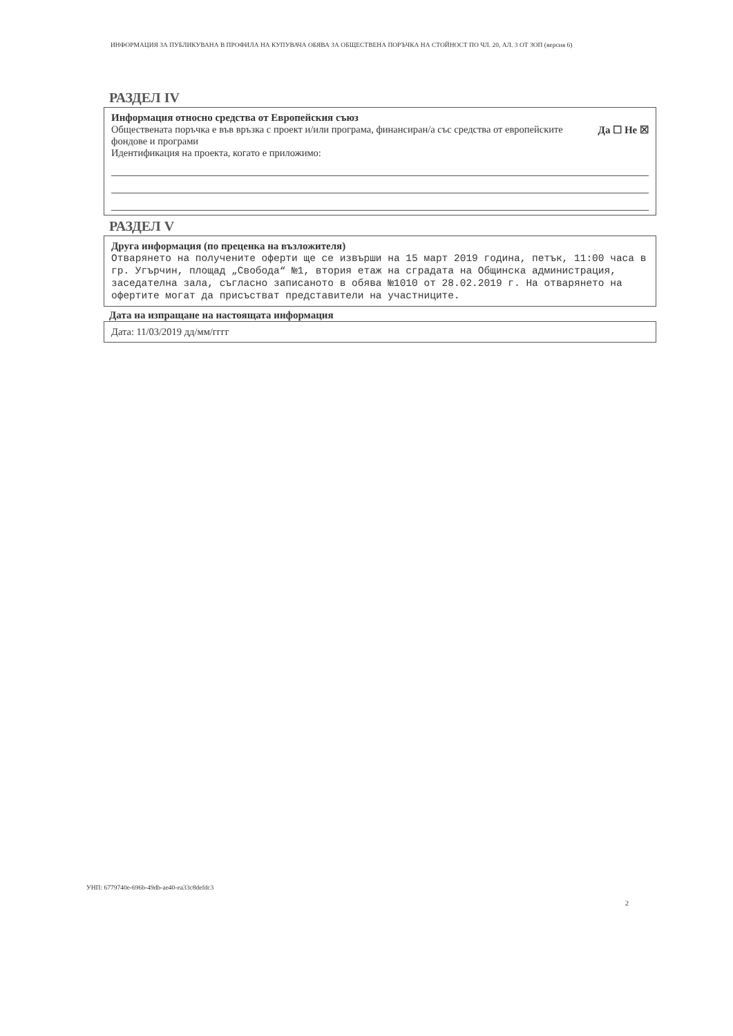ИНФОРМАЦИЯ ЗА ПУБЛИКУВАНА В ПРОФИЛА НА КУПУВАЧА ОБЯВА ЗА ОБЩЕСТВЕНА ПОРЪЧКА НА СТОЙНОСТ ПО ЧЛ. 20, АЛ. 3 ОТ ЗОП (версия 6)
РАЗДЕЛ IV
Информация относно средства от Европейския съюз
Обществената поръчка е във връзка с проект и/или програма, финансиран/а със средства от европейските фондове и програми
Да ☐ Не ☒
Идентификация на проекта, когато е приложимо:
РАЗДЕЛ V
Друга информация (по преценка на възложителя)
Отварянето на получените оферти ще се извърши на 15 март 2019 година, петък, 11:00 часа в гр. Угърчин, площад „Свобода“ №1, втория етаж на сградата на Общинска администрация, заседателна зала, съгласно записаното в обява №1010 от 28.02.2019 г. На отварянето на офертите могат да присъстват представители на участниците.
Дата на изпращане на настоящата информация
Дата: 11/03/2019 дд/мм/гггг
УНП: 6779740e-696b-49db-ae40-ea33c8defdc3
2